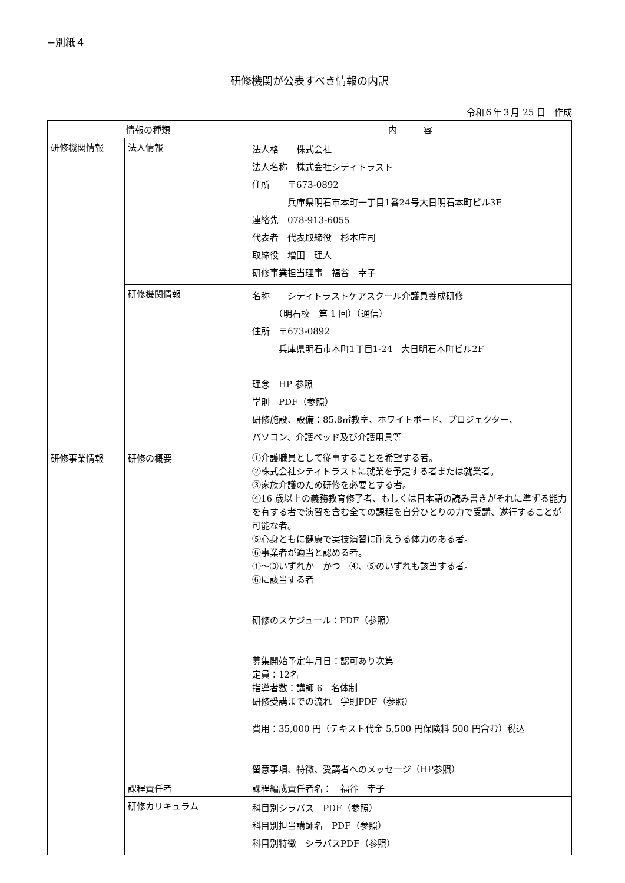−別紙４
研修機関が公表すべき情報の内訳
令和６年３月 25 日　作成
| 情報の種類 | | 内 容 |
| --- | --- | --- |
| 研修機関情報 | 法人情報 | 法人格 株式会社 法人名称 株式会社シティトラスト 住所 〒673-0892 兵庫県明石市本町一丁目1番24号大日明石本町ビル3F 連絡先 078-913-6055 代表者 代表取締役 杉本庄司 取締役 増田 理人 研修事業担当理事 福谷 幸子 |
| | 研修機関情報 | 名称 シティトラストケアスクール介護員養成研修 （明石校 第 1 回）（通信） 住所 〒673-0892 兵庫県明石市本町1丁目1-24 大日明石本町ビル2F 理念 HP 参照 学則 PDF（参照） 研修施設、設備：85.8㎡教室、ホワイトボード、プロジェクター、 パソコン、介護ベッド及び介護用具等 |
| 研修事業情報 | 研修の概要 | ①介護職員として従事することを希望する者。 ②株式会社シティトラストに就業を予定する者または就業者。 ③家族介護のため研修を必要とする者。 ④16 歳以上の義務教育修了者、もしくは日本語の読み書きがそれに準ずる能力を有する者で演習を含む全ての課程を自分ひとりの力で受講、遂行することが可能な者。 ⑤心身ともに健康で実技演習に耐えうる体力のある者。 ⑥事業者が適当と認める者。 ①～③いずれか かつ ④、⑤のいずれも該当する者。 ⑥に該当する者 研修のスケジュール：PDF（参照） 募集開始予定年月日：認可あり次第 定員：12名 指導者数：講師 6 名体制 研修受講までの流れ 学則PDF（参照） 費用：35,000 円（テキスト代金 5,500 円保険料 500 円含む）税込 留意事項、特徴、受講者へのメッセージ（HP参照） |
| | 課程責任者 | 課程編成責任者名： 福谷 幸子 |
| | 研修カリキュラム | 科目別シラバス PDF（参照） 科目別担当講師名 PDF（参照） 科目別特徴 シラバスPDF（参照） |